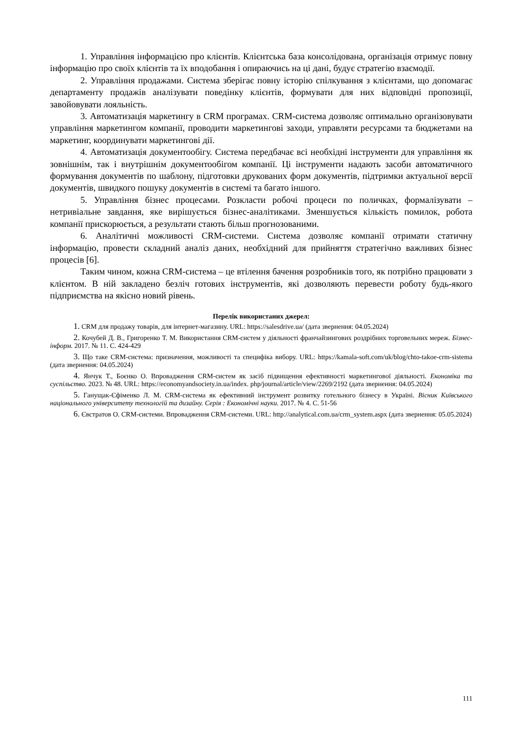1. Управління інформацією про клієнтів. Клієнтська база консолідована, організація отримує повну інформацію про своїх клієнтів та їх вподобання і опираючись на ці дані, будує стратегію взаємодії.
2. Управління продажами. Система зберігає повну історію спілкування з клієнтами, що допомагає департаменту продажів аналізувати поведінку клієнтів, формувати для них відповідні пропозиції, завойовувати лояльність.
3. Автоматизація маркетингу в CRM програмах. CRM-система дозволяє оптимально організовувати управління маркетингом компанії, проводити маркетингові заходи, управляти ресурсами та бюджетами на маркетинг, координувати маркетингові дії.
4. Автоматизація документообігу. Система передбачає всі необхідні інструменти для управління як зовнішнім, так і внутрішнім документообігом компанії. Ці інструменти надають засоби автоматичного формування документів по шаблону, підготовки друкованих форм документів, підтримки актуальної версії документів, швидкого пошуку документів в системі та багато іншого.
5. Управління бізнес процесами. Розкласти робочі процеси по поличках, формалізувати – нетривіальне завдання, яке вирішується бізнес-аналітиками. Зменшується кількість помилок, робота компанії прискорюється, а результати стають більш прогнозованими.
6. Аналітичні можливості CRM-системи. Система дозволяє компанії отримати статичну інформацію, провести складний аналіз даних, необхідний для прийняття стратегічно важливих бізнес процесів [6].
Таким чином, кожна CRM-система – це втілення бачення розробників того, як потрібно працювати з клієнтом. В ній закладено безліч готових інструментів, які дозволяють перевести роботу будь-якого підприємства на якісно новий рівень.
Перелік використаних джерел:
1. CRM для продажу товарів, для інтернет-магазину. URL: https://salesdrive.ua/ (дата звернення: 04.05.2024)
2. Кочубей Д. В., Григоренко Т. М. Використання CRM-систем у діяльності франчайзингових роздрібних торговельних мереж. Бізнес-інформ. 2017. № 11. С. 424-429
3. Що таке CRM-система: призначення, можливості та специфіка вибору. URL: https://kamala-soft.com/uk/blog/chto-takoe-crm-sistema (дата звернення: 04.05.2024)
4. Янчук Т., Боєнко О. Впровадження CRM-систем як засіб підвищення ефективності маркетингової діяльності. Економіка та суспільство. 2023. № 48. URL: https://economyandsociety.in.ua/index. php/journal/article/view/2269/2192 (дата звернення: 04.05.2024)
5. Ганущак-Єфіменко Л. М. CRM-система як ефективний інструмент розвитку готельного бізнесу в Україні. Вісник Київського національного університету технологій та дизайну. Серія : Економічні науки. 2017. № 4. С. 51-56
6. Євстратов О. CRM-системи. Впровадження CRM-системи. URL: http://analytical.com.ua/crm_system.aspx (дата звернення: 05.05.2024)
111